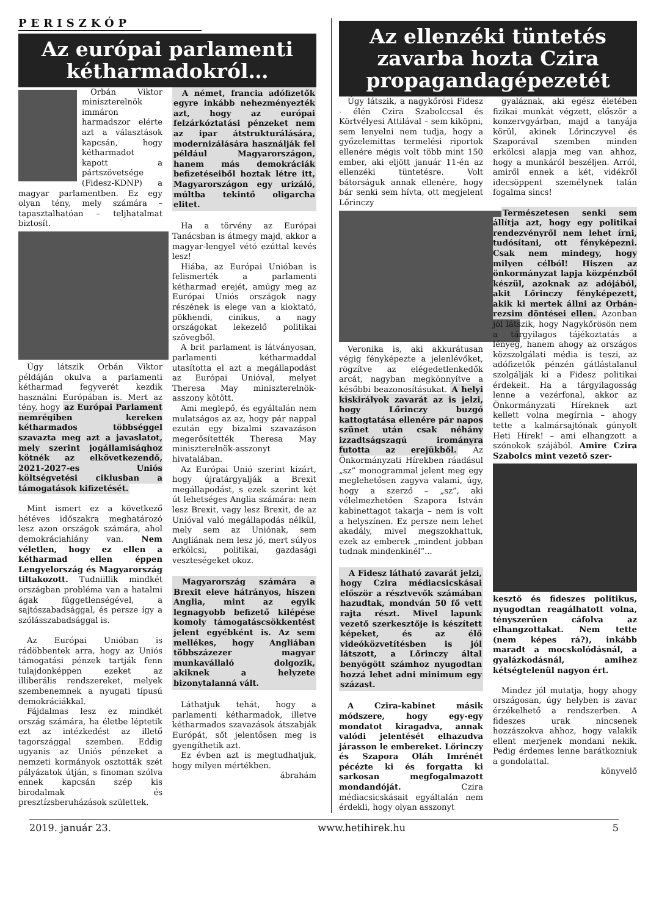PERISZKÓP
Az európai parlamenti kétharmadokról…
Orbán Viktor miniszterelnök immáron harmadszor elérte azt a választások kapcsán, hogy kétharmadot kapott a pártszövetsége (Fidesz-KDNP) a magyar parlamentben. Ez egy olyan tény, mely számára – tapasztalhatóan – teljhatalmat biztosít.
Úgy látszik Orbán Viktor példáján okulva a parlamenti kétharmad fegyverét kezdik használni Európában is. Mert az tény, hogy az Európai Parlament nemrégiben kereken kétharmados többséggel szavazta meg azt a javaslatot, mely szerint jogállamisághoz kötnék az elkövetkezendő, 2021-2027-es Uniós költségvetési ciklusban a támogatások kifizetését.
Mint ismert ez a következő hétéves időszakra meghatározó lesz azon országok számára, ahol demokráciahiány van. Nem véletlen, hogy ez ellen a kétharmad ellen éppen Lengyelország és Magyarország tiltakozott. Tudniillik mindkét országban probléma van a hatalmi ágak függetlenségével, a sajtószabadsággal, és persze így a szólásszabadsággal is.
Az Európai Unióban is rádöbbentek arra, hogy az Uniós támogatási pénzek tartják fenn tulajdonképpen ezeket az illiberális rendszereket, melyek szembenemnek a nyugati típusú demokráciákkal.
Fájdalmas lesz ez mindkét ország számára, ha életbe léptetik ezt az intézkedést az illető tagországgal szemben. Eddig ugyanis az Uniós pénzeket a nemzeti kormányok osztották szét pályázatok útján, s finoman szólva ennek kapcsán szép kis birodalmak és presztízsberuházások születtek.
A német, francia adófizetők egyre inkább nehezményezték azt, hogy az európai felzárkóztatási pénzeket nem az ipar átstrukturálására, modernizálására használják fel például Magyarországon, hanem más demokráciák befizetéseiből hoztak létre itt, Magyarországon egy urizáló, múltba tekintő oligarcha elitet.
Ha a törvény az Európai Tanácsban is átmegy majd, akkor a magyar-lengyel vétó ezúttal kevés lesz!
Hiába, az Európai Unióban is felismerték a parlamenti kétharmad erejét, amúgy meg az Európai Uniós országok nagy részének is elege van a kioktató, pökhendi, cinikus, a nagy országokat lekezelő politikai szövegből.
A brit parlament is látványosan, parlamenti kétharmaddal utasította el azt a megállapodást az Európai Unióval, melyet Theresa May miniszterelnök-asszony kötött.
Ami meglepő, és egyáltalán nem mulatságos az az, hogy pár nappal ezután egy bizalmi szavazáson megerősítették Theresa May miniszterelnök-asszonyt hivatalában.
Az Európai Unió szerint kizárt, hogy újratárgyalják a Brexit megállapodást, s ezek szerint két út lehetséges Anglia számára: nem lesz Brexit, vagy lesz Brexit, de az Unióval való megállapodás nélkül, mely sem az Uniónak, sem Angliának nem lesz jó, mert súlyos erkölcsi, politikai, gazdasági veszteségeket okoz.
Magyarország számára a Brexit eleve hátrányos, hiszen Anglia, mint az egyik legnagyobb befizető kilépése komoly támogatáscsökkentést jelent egyébként is. Az sem mellékes, hogy Angliában többszázezer magyar munkavállaló dolgozik, akiknek a helyzete bizonytalanná vált.
Láthatjuk tehát, hogy a parlamenti kétharmadok, illetve kétharmados szavazások átszabják Európát, sőt jelentősen meg is gyengíthetik azt.
Ez évben azt is megtudhatjuk, hogy milyen mértékben.
ábrahám
Az ellenzéki tüntetés zavarba hozta Czira propagandagépezetét
Úgy látszik, a nagykőrösi Fidesz - élén Czira Szabolccsal és Körtvélyesi Attilával – sem kiköpni, sem lenyelni nem tudja, hogy a győzelemittas termelési riportok ellenére mégis volt több mint 150 ember, aki eljött január 11-én az ellenzéki tüntetésre. Volt bátorságuk annak ellenére, hogy bár senki sem hívta, ott megjelent Lőrinczy
Veronika is, aki akkurátusan végig fényképezte a jelenlévőket, rögzítve az elégedetlenkedők arcát, nagyban megkönnyítve a későbbi beazonosításukat. A helyi kiskirályok zavarát az is jelzi, hogy Lőrinczy buzgó kattogtatása ellenére pár napos szünet után csak néhány izzadtságszagú irományra futotta az erejükből. Az Önkormányzati Hírekben ráadásul „sz” monogrammal jelent meg egy meglehetősen zagyva valami, úgy, hogy a szerző – „sz”, aki vélelmezhetően Szapora István kabinettagot takarja – nem is volt a helyszínen. Ez persze nem lehet akadály, mivel megszokhattuk, ezek az emberek „mindent jobban tudnak mindenkinél”...
A Fidesz látható zavarát jelzi, hogy Czira médiacsicskásai először a résztvevők számában hazudtak, mondván 50 fő vett rajta részt. Mivel lapunk vezető szerkesztője is készített képeket, és az élő videóközvetítésben is jól látszott, a Lőrinczy által benyögött számhoz nyugodtan hozzá lehet adni minimum egy százast.
A Czira-kabinet másik módszere, hogy egy-egy mondatot kiragadva, annak valódi jelentését elhazudva járasson le embereket. Lőrinczy és Szapora Oláh Imrénét pécézte ki és forgatta ki sarkosan megfogalmazott mondandóját. Czira médiacsicskásait egyáltalán nem érdekli, hogy olyan asszonyt
gyaláznak, aki egész életében fizikai munkát végzett, először a konzervgyárban, majd a tanyája körül, akinek Lőrinczyvel és Szaporával szemben minden erkölcsi alapja meg van ahhoz, hogy a munkáról beszéljen. Arról, amiről ennek a két, vidékről idecsöppent személynek talán fogalma sincs!
Természetesen senki sem állítja azt, hogy egy politikai rendezvényről nem lehet írni, tudósítani, ott fényképezni. Csak nem mindegy, hogy milyen célból! Hiszen az önkormányzat lapja közpénzből készül, azoknak az adójából, akit Lőrinczy fényképezett, akik ki mertek állni az Orbán-rezsim döntései ellen. Azonban jól látszik, hogy Nagykőrösön nem a tárgyilagos tájékoztatás a lényeg, hanem ahogy az országos közszolgálati média is teszi, az adófizetők pénzén gátlástalanul szolgálják ki a Fidesz politikai érdekeit. Ha a tárgyilagosság lenne a vezérfonal, akkor az Önkormányzati Híreknek azt kellett volna megírnia – ahogy tette a kalmársajtónak gúnyolt Heti Hírek! – ami elhangzott a szónokok szájából. Amire Czira Szabolcs mint vezető szer-
kesztő és fideszes politikus, nyugodtan reagálhatott volna, tényszerűen cáfolva az elhangzottakat. Nem tette (nem képes rá?), inkább maradt a mocskolódásnál, a gyalázkodásnál, amihez kétségtelenül nagyon ért.
Mindez jól mutatja, hogy ahogy országosan, úgy helyben is zavar érzékelhető a rendszerben. A fideszes urak nincsenek hozzászokva ahhoz, hogy valakik ellent merjenek mondani nekik. Pedig érdemes lenne barátkozniuk a gondolattal.
könyvelő
2019. január 23. www.hetihirek.hu 5